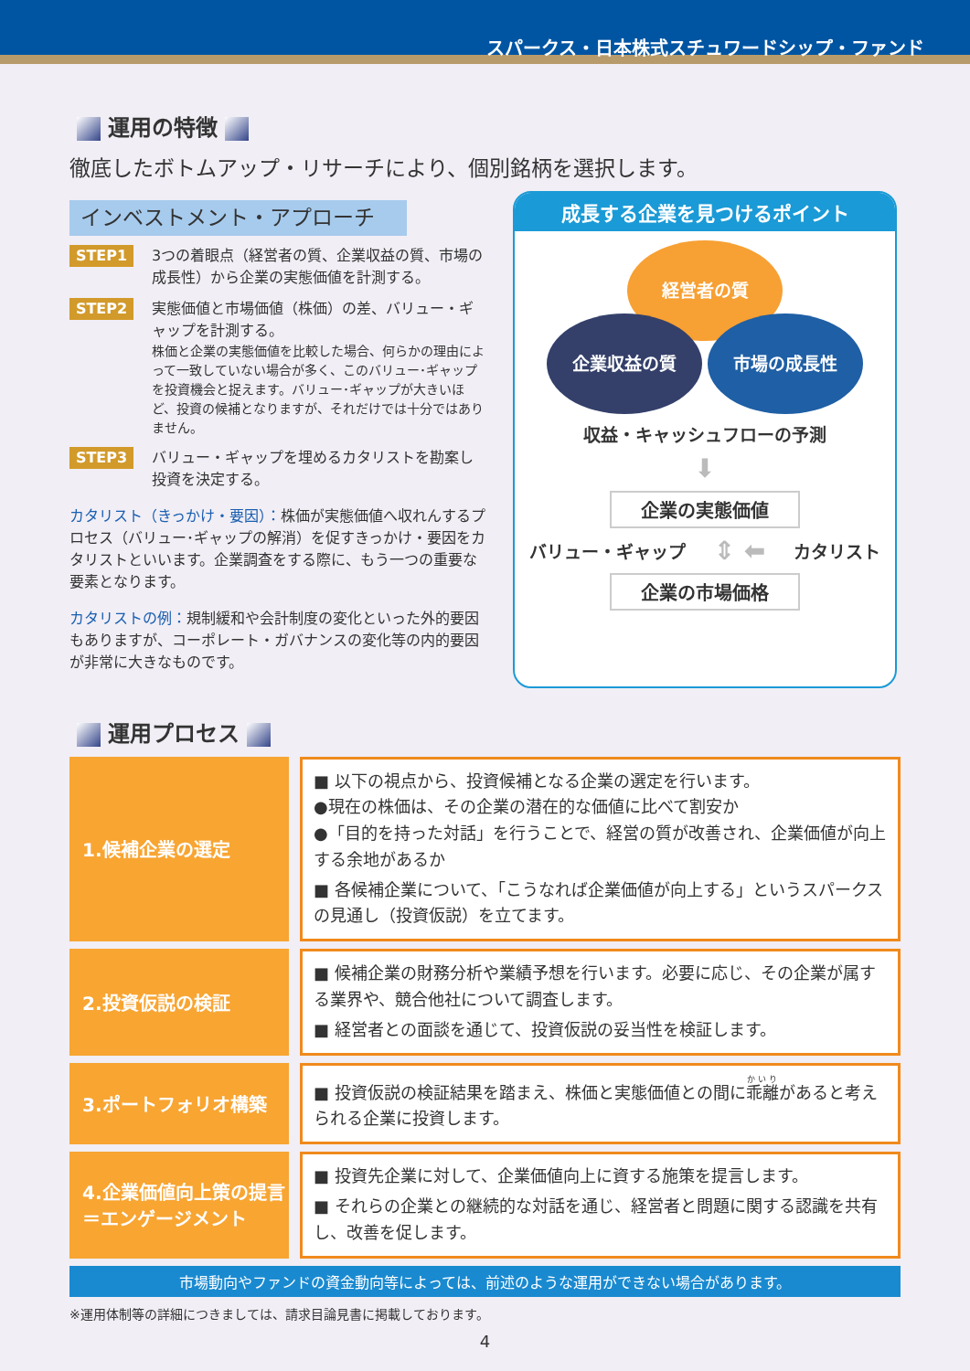スパークス・日本株式スチュワードシップ・ファンド
運用の特徴
徹底したボトムアップ・リサーチにより、個別銘柄を選択します。
インベストメント・アプローチ
STEP1
3つの着眼点（経営者の質、企業収益の質、市場の成長性）から企業の実態価値を計測する。
STEP2
実態価値と市場価値（株価）の差、バリュー・ギャップを計測する。
株価と企業の実態価値を比較した場合、何らかの理由によって一致していない場合が多く、このバリュー･ギャップを投資機会と捉えます。バリュー･ギャップが大きいほど、投資の候補となりますが、それだけでは十分ではありません。
STEP3
バリュー・ギャップを埋めるカタリストを勘案し投資を決定する。
カタリスト（きっかけ・要因）：株価が実態価値へ収れんするプロセス（バリュー･ギャップの解消）を促すきっかけ・要因をカタリストといいます。企業調査をする際に、もう一つの重要な要素となります。
カタリストの例：規制緩和や会計制度の変化といった外的要因もありますが、コーポレート・ガバナンスの変化等の内的要因が非常に大きなものです。
成長する企業を見つけるポイント
経営者の質
企業収益の質 市場の成長性
収益・キャッシュフローの予測
⬇
企業の実態価値
バリュー・ギャップ ⇕ ⬅ カタリスト
企業の市場価格
運用プロセス
1.候補企業の選定
■ 以下の視点から、投資候補となる企業の選定を行います。
●現在の株価は、その企業の潜在的な価値に比べて割安か
●「目的を持った対話」を行うことで、経営の質が改善され、企業価値が向上する余地があるか
■ 各候補企業について、「こうなれば企業価値が向上する」というスパークスの見通し（投資仮説）を立てます。
2.投資仮説の検証
■ 候補企業の財務分析や業績予想を行います。必要に応じ、その企業が属する業界や、競合他社について調査します。
■ 経営者との面談を通じて、投資仮説の妥当性を検証します。
3.ポートフォリオ構築
■ 投資仮説の検証結果を踏まえ、株価と実態価値との間に乖離があると考えられる企業に投資します。
4.企業価値向上策の提言
＝エンゲージメント
■ 投資先企業に対して、企業価値向上に資する施策を提言します。
■ それらの企業との継続的な対話を通じ、経営者と問題に関する認識を共有し、改善を促します。
市場動向やファンドの資金動向等によっては、前述のような運用ができない場合があります。
※運用体制等の詳細につきましては、請求目論見書に掲載しております。
4